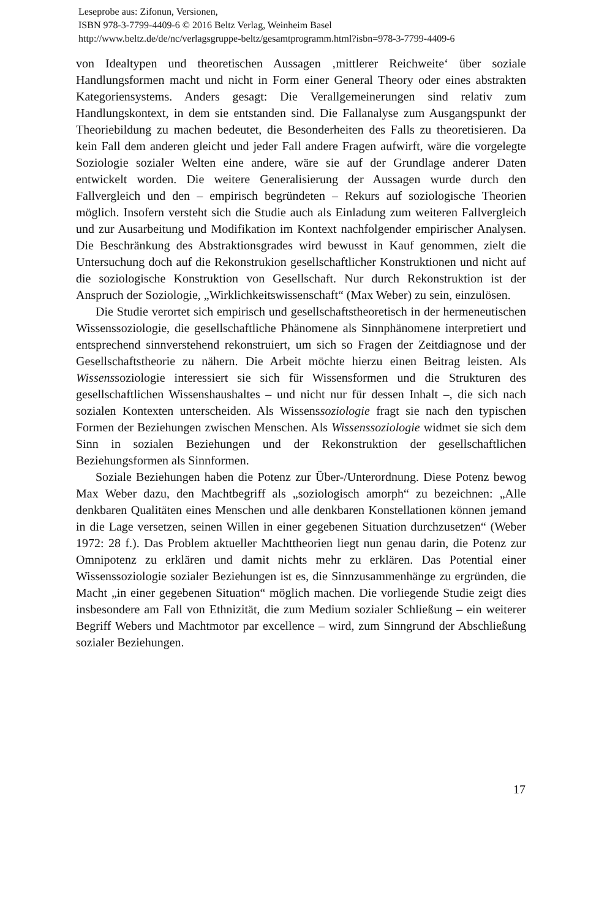Leseprobe aus: Zifonun, Versionen,
ISBN 978-3-7799-4409-6 © 2016 Beltz Verlag, Weinheim Basel
http://www.beltz.de/de/nc/verlagsgruppe-beltz/gesamtprogramm.html?isbn=978-3-7799-4409-6
von Idealtypen und theoretischen Aussagen ‚mittlerer Reichweite‘ über soziale Handlungsformen macht und nicht in Form einer General Theory oder eines abstrakten Kategoriensystems. Anders gesagt: Die Verallgemeinerungen sind relativ zum Handlungskontext, in dem sie entstanden sind. Die Fallanalyse zum Ausgangspunkt der Theoriebildung zu machen bedeutet, die Besonderheiten des Falls zu theoretisieren. Da kein Fall dem anderen gleicht und jeder Fall andere Fragen aufwirft, wäre die vorgelegte Soziologie sozialer Welten eine andere, wäre sie auf der Grundlage anderer Daten entwickelt worden. Die weitere Generalisierung der Aussagen wurde durch den Fallvergleich und den – empirisch begründeten – Rekurs auf soziologische Theorien möglich. Insofern versteht sich die Studie auch als Einladung zum weiteren Fallvergleich und zur Ausarbeitung und Modifikation im Kontext nachfolgender empirischer Analysen. Die Beschränkung des Abstraktionsgrades wird bewusst in Kauf genommen, zielt die Untersuchung doch auf die Rekonstrukion gesellschaftlicher Konstruktionen und nicht auf die soziologische Konstruktion von Gesellschaft. Nur durch Rekonstruktion ist der Anspruch der Soziologie, „Wirklichkeitswissenschaft“ (Max Weber) zu sein, einzulösen.
Die Studie verortet sich empirisch und gesellschaftstheoretisch in der hermeneutischen Wissenssoziologie, die gesellschaftliche Phänomene als Sinnphänomene interpretiert und entsprechend sinnverstehend rekonstruiert, um sich so Fragen der Zeitdiagnose und der Gesellschaftstheorie zu nähern. Die Arbeit möchte hierzu einen Beitrag leisten. Als Wissenssoziologie interessiert sie sich für Wissensformen und die Strukturen des gesellschaftlichen Wissenshaushaltes – und nicht nur für dessen Inhalt –, die sich nach sozialen Kontexten unterscheiden. Als Wissenssoziologie fragt sie nach den typischen Formen der Beziehungen zwischen Menschen. Als Wissenssoziologie widmet sie sich dem Sinn in sozialen Beziehungen und der Rekonstruktion der gesellschaftlichen Beziehungsformen als Sinnformen.
Soziale Beziehungen haben die Potenz zur Über-/Unterordnung. Diese Potenz bewog Max Weber dazu, den Machtbegriff als „soziologisch amorph“ zu bezeichnen: „Alle denkbaren Qualitäten eines Menschen und alle denkbaren Konstellationen können jemand in die Lage versetzen, seinen Willen in einer gegebenen Situation durchzusetzen“ (Weber 1972: 28 f.). Das Problem aktueller Machttheorien liegt nun genau darin, die Potenz zur Omnipotenz zu erklären und damit nichts mehr zu erklären. Das Potential einer Wissenssoziologie sozialer Beziehungen ist es, die Sinnzusammenhänge zu ergründen, die Macht „in einer gegebenen Situation“ möglich machen. Die vorliegende Studie zeigt dies insbesondere am Fall von Ethnizität, die zum Medium sozialer Schließung – ein weiterer Begriff Webers und Machtmotor par excellence – wird, zum Sinngrund der Abschließung sozialer Beziehungen.
17